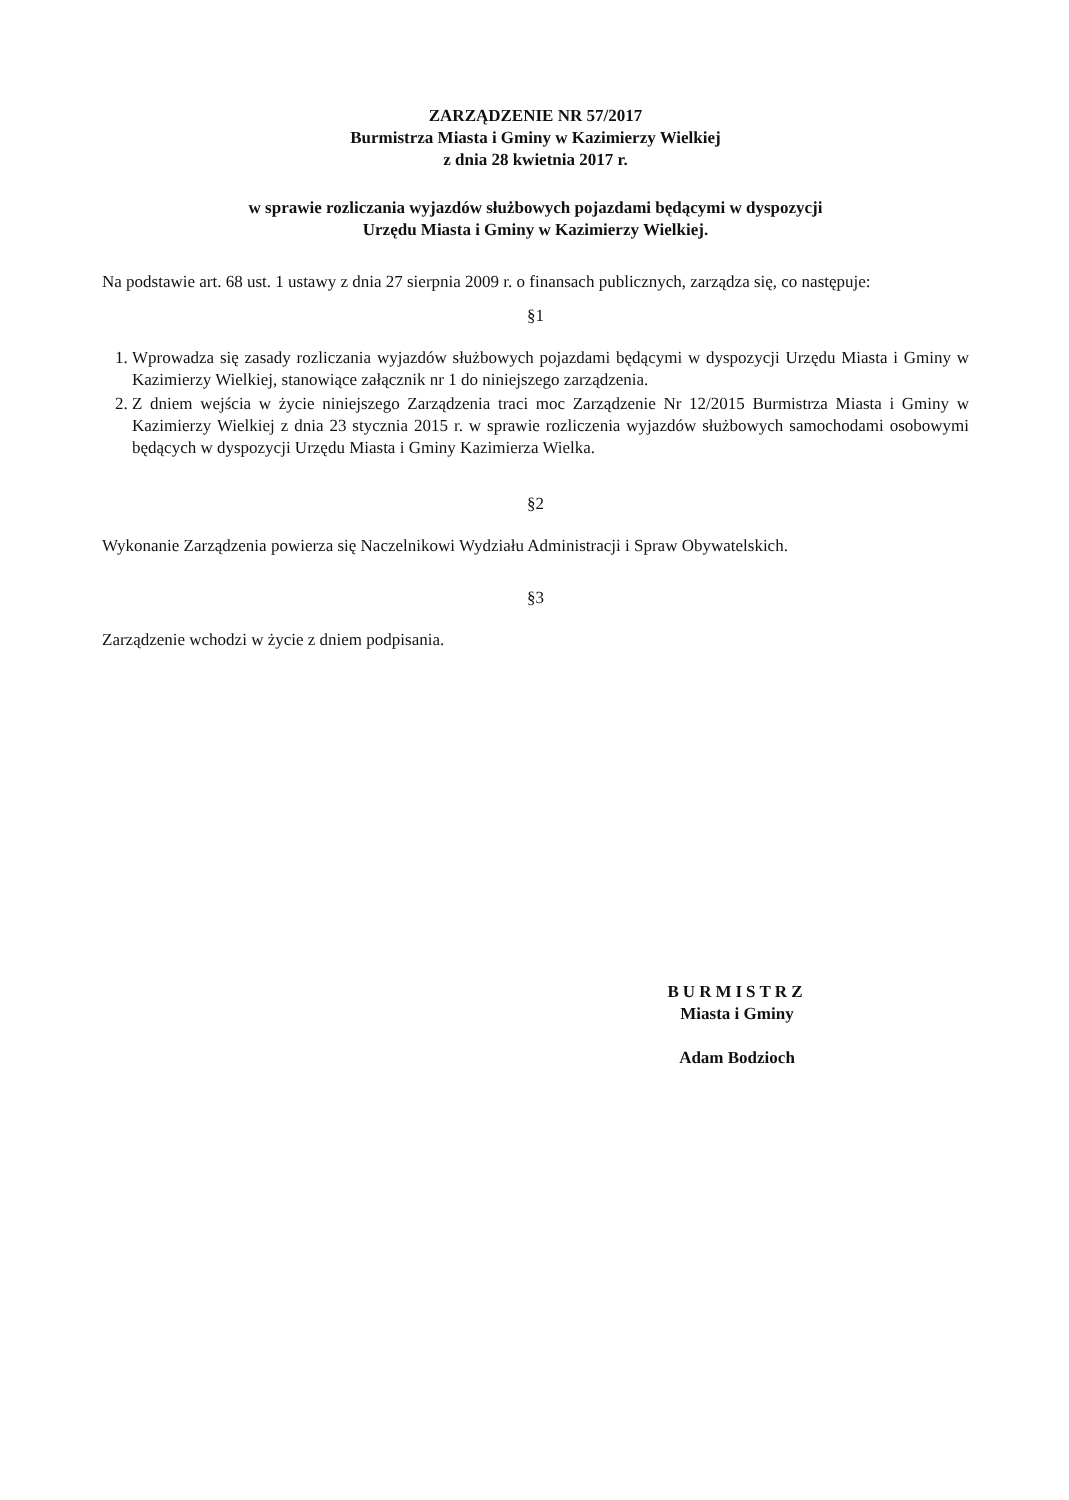ZARZĄDZENIE NR 57/2017
Burmistrza Miasta i Gminy w Kazimierzy Wielkiej
z dnia 28 kwietnia 2017 r.
w sprawie rozliczania wyjazdów służbowych pojazdami będącymi w dyspozycji
Urzędu Miasta i Gminy w Kazimierzy Wielkiej.
Na podstawie art. 68 ust. 1 ustawy z dnia 27 sierpnia 2009 r. o finansach publicznych, zarządza się, co następuje:
§1
1. Wprowadza się zasady rozliczania wyjazdów służbowych pojazdami będącymi w dyspozycji Urzędu Miasta i Gminy w Kazimierzy Wielkiej, stanowiące załącznik nr 1 do niniejszego zarządzenia.
2. Z dniem wejścia w życie niniejszego Zarządzenia traci moc Zarządzenie Nr 12/2015 Burmistrza Miasta i Gminy w Kazimierzy Wielkiej z dnia 23 stycznia 2015 r. w sprawie rozliczenia wyjazdów służbowych samochodami osobowymi będących w dyspozycji Urzędu Miasta i Gminy Kazimierza Wielka.
§2
Wykonanie Zarządzenia powierza się Naczelnikowi Wydziału Administracji i Spraw Obywatelskich.
§3
Zarządzenie wchodzi w życie z dniem podpisania.
BURMISTRZ
Miasta i Gminy
Adam Bodzioch